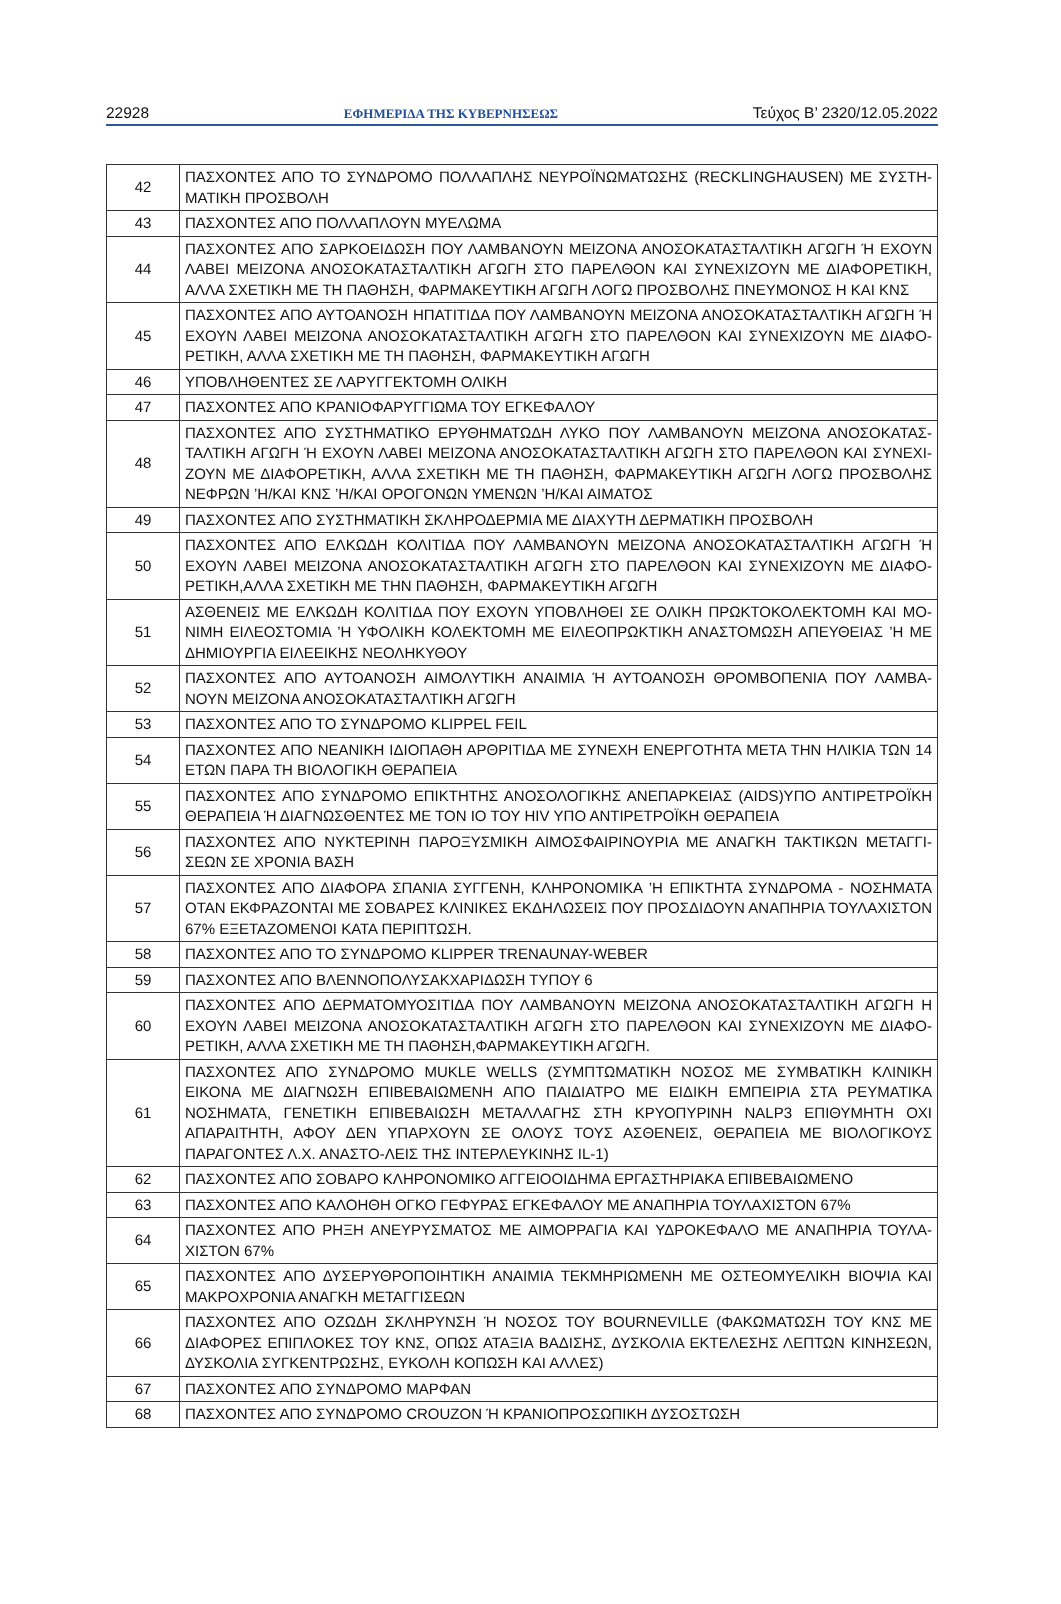22928 ΕΦΗΜΕΡΙΔΑ ΤΗΣ ΚΥΒΕΡΝΗΣΕΩΣ Τεύχος Β’ 2320/12.05.2022
| 42 | ΠΑΣΧΟΝΤΕΣ ΑΠΟ ΤΟ ΣΥΝΔΡΟΜΟ ΠΟΛΛΑΠΛΗΣ ΝΕΥΡΟΪΝΩΜΑΤΩΣΗΣ (RECKLINGHAUSEN) ΜΕ ΣΥΣΤΗ-ΜΑΤΙΚΗ ΠΡΟΣΒΟΛΗ |
| 43 | ΠΑΣΧΟΝΤΕΣ ΑΠΟ ΠΟΛΛΑΠΛΟΥΝ ΜΥΕΛΩΜΑ |
| 44 | ΠΑΣΧΟΝΤΕΣ ΑΠΟ ΣΑΡΚΟΕΙΔΩΣΗ ΠΟΥ ΛΑΜΒΑΝΟΥΝ ΜΕΙΖΟΝΑ ΑΝΟΣΟΚΑΤΑΣΤΑΛΤΙΚΗ ΑΓΩΓΗ Ή ΕΧΟΥΝ ΛΑΒΕΙ ΜΕΙΖΟΝΑ ΑΝΟΣΟΚΑΤΑΣΤΑΛΤΙΚΗ ΑΓΩΓΗ ΣΤΟ ΠΑΡΕΛΘΟΝ ΚΑΙ ΣΥΝΕΧΙΖΟΥΝ ΜΕ ΔΙΑΦΟΡΕΤΙΚΗ, ΑΛΛΑ ΣΧΕΤΙΚΗ ΜΕ ΤΗ ΠΑΘΗΣΗ, ΦΑΡΜΑΚΕΥΤΙΚΗ ΑΓΩΓΗ ΛΟΓΩ ΠΡΟΣΒΟΛΗΣ ΠΝΕΥΜΟΝΟΣ Η ΚΑΙ ΚΝΣ |
| 45 | ΠΑΣΧΟΝΤΕΣ ΑΠΟ ΑΥΤΟΑΝΟΣΗ ΗΠΑΤΙΤΙΔΑ ΠΟΥ ΛΑΜΒΑΝΟΥΝ ΜΕΙΖΟΝΑ ΑΝΟΣΟΚΑΤΑΣΤΑΛΤΙΚΗ ΑΓΩΓΗ Ή ΕΧΟΥΝ ΛΑΒΕΙ ΜΕΙΖΟΝΑ ΑΝΟΣΟΚΑΤΑΣΤΑΛΤΙΚΗ ΑΓΩΓΗ ΣΤΟ ΠΑΡΕΛΘΟΝ ΚΑΙ ΣΥΝΕΧΙΖΟΥΝ ΜΕ ΔΙΑΦΟ-ΡΕΤΙΚΗ, ΑΛΛΑ ΣΧΕΤΙΚΗ ΜΕ ΤΗ ΠΑΘΗΣΗ, ΦΑΡΜΑΚΕΥΤΙΚΗ ΑΓΩΓΗ |
| 46 | ΥΠΟΒΛΗΘΕΝΤΕΣ ΣΕ ΛΑΡΥΓΓΕΚΤΟΜΗ ΟΛΙΚΗ |
| 47 | ΠΑΣΧΟΝΤΕΣ ΑΠΟ ΚΡΑΝΙΟΦΑΡΥΓΓΙΩΜΑ ΤΟΥ ΕΓΚΕΦΑΛΟΥ |
| 48 | ΠΑΣΧΟΝΤΕΣ ΑΠΟ ΣΥΣΤΗΜΑΤΙΚΟ ΕΡΥΘΗΜΑΤΩΔΗ ΛΥΚΟ ΠΟΥ ΛΑΜΒΑΝΟΥΝ ΜΕΙΖΟΝΑ ΑΝΟΣΟΚΑΤΑΣ-ΤΑΛΤΙΚΗ ΑΓΩΓΗ Ή ΕΧΟΥΝ ΛΑΒΕΙ ΜΕΙΖΟΝΑ ΑΝΟΣΟΚΑΤΑΣΤΑΛΤΙΚΗ ΑΓΩΓΗ ΣΤΟ ΠΑΡΕΛΘΟΝ ΚΑΙ ΣΥΝΕΧΙ-ΖΟΥΝ ΜΕ ΔΙΑΦΟΡΕΤΙΚΗ, ΑΛΛΑ ΣΧΕΤΙΚΗ ΜΕ ΤΗ ΠΑΘΗΣΗ, ΦΑΡΜΑΚΕΥΤΙΚΗ ΑΓΩΓΗ ΛΟΓΩ ΠΡΟΣΒΟΛΗΣ ΝΕΦΡΩΝ ’Η/ΚΑΙ ΚΝΣ ’Η/ΚΑΙ ΟΡΟΓΟΝΩΝ ΥΜΕΝΩΝ ’Η/ΚΑΙ ΑΙΜΑΤΟΣ |
| 49 | ΠΑΣΧΟΝΤΕΣ ΑΠΟ ΣΥΣΤΗΜΑΤΙΚΗ ΣΚΛΗΡΟΔΕΡΜΙΑ ΜΕ ΔΙΑΧΥΤΗ ΔΕΡΜΑΤΙΚΗ ΠΡΟΣΒΟΛΗ |
| 50 | ΠΑΣΧΟΝΤΕΣ ΑΠΟ ΕΛΚΩΔΗ ΚΟΛΙΤΙΔΑ ΠΟΥ ΛΑΜΒΑΝΟΥΝ ΜΕΙΖΟΝΑ ΑΝΟΣΟΚΑΤΑΣΤΑΛΤΙΚΗ ΑΓΩΓΗ Ή ΕΧΟΥΝ ΛΑΒΕΙ ΜΕΙΖΟΝΑ ΑΝΟΣΟΚΑΤΑΣΤΑΛΤΙΚΗ ΑΓΩΓΗ ΣΤΟ ΠΑΡΕΛΘΟΝ ΚΑΙ ΣΥΝΕΧΙΖΟΥΝ ΜΕ ΔΙΑΦΟ-ΡΕΤΙΚΗ,ΑΛΛΑ ΣΧΕΤΙΚΗ ΜΕ ΤΗΝ ΠΑΘΗΣΗ, ΦΑΡΜΑΚΕΥΤΙΚΗ ΑΓΩΓΗ |
| 51 | ΑΣΘΕΝΕΙΣ ΜΕ ΕΛΚΩΔΗ ΚΟΛΙΤΙΔΑ ΠΟΥ ΕΧΟΥΝ ΥΠΟΒΛΗΘΕΙ ΣΕ ΟΛΙΚΗ ΠΡΩΚΤΟΚΟΛΕΚΤΟΜΗ ΚΑΙ ΜΟ-ΝΙΜΗ ΕΙΛΕΟΣΤΟΜΙΑ ’Η ΥΦΟΛΙΚΗ ΚΟΛΕΚΤΟΜΗ ΜΕ ΕΙΛΕΟΠΡΩΚΤΙΚΗ ΑΝΑΣΤΟΜΩΣΗ ΑΠΕΥΘΕΙΑΣ ’Η ΜΕ ΔΗΜΙΟΥΡΓΙΑ ΕΙΛΕΕΙΚΗΣ ΝΕΟΛΗΚΥΘΟΥ |
| 52 | ΠΑΣΧΟΝΤΕΣ ΑΠΟ ΑΥΤΟΑΝΟΣΗ ΑΙΜΟΛΥΤΙΚΗ ΑΝΑΙΜΙΑ Ή ΑΥΤΟΑΝΟΣΗ ΘΡΟΜΒΟΠΕΝΙΑ ΠΟΥ ΛΑΜΒΑ-ΝΟΥΝ ΜΕΙΖΟΝΑ ΑΝΟΣΟΚΑΤΑΣΤΑΛΤΙΚΗ ΑΓΩΓΗ |
| 53 | ΠΑΣΧΟΝΤΕΣ ΑΠΟ ΤΟ ΣΥΝΔΡΟΜΟ KLIPPEL FEIL |
| 54 | ΠΑΣΧΟΝΤΕΣ ΑΠΟ ΝΕΑΝΙΚΗ ΙΔΙΟΠΑΘΗ ΑΡΘΡΙΤΙΔΑ ΜΕ ΣΥΝΕΧΗ ΕΝΕΡΓΟΤΗΤΑ ΜΕΤΑ ΤΗΝ ΗΛΙΚΙΑ ΤΩΝ 14 ΕΤΩΝ ΠΑΡΑ ΤΗ ΒΙΟΛΟΓΙΚΗ ΘΕΡΑΠΕΙΑ |
| 55 | ΠΑΣΧΟΝΤΕΣ ΑΠΟ ΣΥΝΔΡΟΜΟ ΕΠΙΚΤΗΤΗΣ ΑΝΟΣΟΛΟΓΙΚΗΣ ΑΝΕΠΑΡΚΕΙΑΣ (AIDS)ΥΠΟ ΑΝΤΙΡΕΤΡΟΪΚΗ ΘΕΡΑΠΕΙΑ Ή ΔΙΑΓΝΩΣΘΕΝΤΕΣ ΜΕ ΤΟΝ ΙΟ ΤΟΥ HIV ΥΠΟ ΑΝΤΙΡΕΤΡΟΪΚΗ ΘΕΡΑΠΕΙΑ |
| 56 | ΠΑΣΧΟΝΤΕΣ ΑΠΟ ΝΥΚΤΕΡΙΝΗ ΠΑΡΟΞΥΣΜΙΚΗ ΑΙΜΟΣΦΑΙΡΙΝΟΥΡΙΑ ΜΕ ΑΝΑΓΚΗ ΤΑΚΤΙΚΩΝ ΜΕΤΑΓΓΙ-ΣΕΩΝ ΣΕ ΧΡΟΝΙΑ ΒΑΣΗ |
| 57 | ΠΑΣΧΟΝΤΕΣ ΑΠΟ ΔΙΑΦΟΡΑ ΣΠΑΝΙΑ ΣΥΓΓΕΝΗ, ΚΛΗΡΟΝΟΜΙΚΑ ’Η ΕΠΙΚΤΗΤΑ ΣΥΝΔΡΟΜΑ - ΝΟΣΗΜΑΤΑ ΟΤΑΝ ΕΚΦΡΑΖΟΝΤΑΙ ΜΕ ΣΟΒΑΡΕΣ ΚΛΙΝΙΚΕΣ ΕΚΔΗΛΩΣΕΙΣ ΠΟΥ ΠΡΟΣΔΙΔΟΥΝ ΑΝΑΠΗΡΙΑ ΤΟΥΛΑΧΙΣΤΟΝ 67% ΕΞΕΤΑΖΟΜΕΝΟΙ ΚΑΤΑ ΠΕΡΙΠΤΩΣΗ. |
| 58 | ΠΑΣΧΟΝΤΕΣ ΑΠΟ ΤΟ ΣΥΝΔΡΟΜΟ KLIPPER TRENAUNAY-WEBER |
| 59 | ΠΑΣΧΟΝΤΕΣ ΑΠΟ ΒΛΕΝΝΟΠΟΛΥΣΑΚΧΑΡΙΔΩΣΗ ΤΥΠΟΥ 6 |
| 60 | ΠΑΣΧΟΝΤΕΣ ΑΠΟ ΔΕΡΜΑΤΟΜΥΟΣΙΤΙΔΑ ΠΟΥ ΛΑΜΒΑΝΟΥΝ ΜΕΙΖΟΝΑ ΑΝΟΣΟΚΑΤΑΣΤΑΛΤΙΚΗ ΑΓΩΓΗ Η ΕΧΟΥΝ ΛΑΒΕΙ ΜΕΙΖΟΝΑ ΑΝΟΣΟΚΑΤΑΣΤΑΛΤΙΚΗ ΑΓΩΓΗ ΣΤΟ ΠΑΡΕΛΘΟΝ ΚΑΙ ΣΥΝΕΧΙΖΟΥΝ ΜΕ ΔΙΑΦΟ-ΡΕΤΙΚΗ, ΑΛΛΑ ΣΧΕΤΙΚΗ ΜΕ ΤΗ ΠΑΘΗΣΗ,ΦΑΡΜΑΚΕΥΤΙΚΗ ΑΓΩΓΗ. |
| 61 | ΠΑΣΧΟΝΤΕΣ ΑΠΟ ΣΥΝΔΡΟΜΟ MUKLE WELLS (ΣΥΜΠΤΩΜΑΤΙΚΗ ΝΟΣΟΣ ΜΕ ΣΥΜΒΑΤΙΚΗ ΚΛΙΝΙΚΗ ΕΙΚΟΝΑ ΜΕ ΔΙΑΓΝΩΣΗ ΕΠΙΒΕΒΑΙΩΜΕΝΗ ΑΠΟ ΠΑΙΔΙΑΤΡΟ ΜΕ ΕΙΔΙΚΗ ΕΜΠΕΙΡΙΑ ΣΤΑ ΡΕΥΜΑΤΙΚΑ ΝΟΣΗΜΑΤΑ, ΓΕΝΕΤΙΚΗ ΕΠΙΒΕΒΑΙΩΣΗ ΜΕΤΑΛΛΑΓΗΣ ΣΤΗ ΚΡΥΟΠΥΡΙΝΗ NALP3 ΕΠΙΘΥΜΗΤΗ ΟΧΙ ΑΠΑΡΑΙΤΗΤΗ, ΑΦΟΥ ΔΕΝ ΥΠΑΡΧΟΥΝ ΣΕ ΟΛΟΥΣ ΤΟΥΣ ΑΣΘΕΝΕΙΣ, ΘΕΡΑΠΕΙΑ ΜΕ ΒΙΟΛΟΓΙΚΟΥΣ ΠΑΡΑΓΟΝΤΕΣ Λ.Χ. ΑΝΑΣΤΟ-ΛΕΙΣ ΤΗΣ ΙΝΤΕΡΛΕΥΚΙΝΗΣ IL-1) |
| 62 | ΠΑΣΧΟΝΤΕΣ ΑΠΟ ΣΟΒΑΡΟ ΚΛΗΡΟΝΟΜΙΚΟ ΑΓΓΕΙΟΟΙΔΗΜΑ ΕΡΓΑΣΤΗΡΙΑΚΑ ΕΠΙΒΕΒΑΙΩΜΕΝΟ |
| 63 | ΠΑΣΧΟΝΤΕΣ ΑΠΟ ΚΑΛΟΗΘΗ ΟΓΚΟ ΓΕΦΥΡΑΣ ΕΓΚΕΦΑΛΟΥ ΜΕ ΑΝΑΠΗΡΙΑ ΤΟΥΛΑΧΙΣΤΟΝ 67% |
| 64 | ΠΑΣΧΟΝΤΕΣ ΑΠΟ ΡΗΞΗ ΑΝΕΥΡΥΣΜΑΤΟΣ ΜΕ ΑΙΜΟΡΡΑΓΙΑ ΚΑΙ ΥΔΡΟΚΕΦΑΛΟ ΜΕ ΑΝΑΠΗΡΙΑ ΤΟΥΛΑ-ΧΙΣΤΟΝ 67% |
| 65 | ΠΑΣΧΟΝΤΕΣ ΑΠΟ ΔΥΣΕΡΥΘΡΟΠΟΙΗΤΙΚΗ ΑΝΑΙΜΙΑ ΤΕΚΜΗΡΙΩΜΕΝΗ ΜΕ ΟΣΤΕΟΜΥΕΛΙΚΗ ΒΙΟΨΙΑ ΚΑΙ ΜΑΚΡΟΧΡΟΝΙΑ ΑΝΑΓΚΗ ΜΕΤΑΓΓΙΣΕΩΝ |
| 66 | ΠΑΣΧΟΝΤΕΣ ΑΠΟ ΟΖΩΔΗ ΣΚΛΗΡΥΝΣΗ Ή ΝΟΣΟΣ ΤΟΥ BOURNEVILLE (ΦΑΚΩΜΑΤΩΣΗ ΤΟΥ ΚΝΣ ΜΕ ΔΙΑΦΟΡΕΣ ΕΠΙΠΛΟΚΕΣ ΤΟΥ ΚΝΣ, ΟΠΩΣ ΑΤΑΞΙΑ ΒΑΔΙΣΗΣ, ΔΥΣΚΟΛΙΑ ΕΚΤΕΛΕΣΗΣ ΛΕΠΤΩΝ ΚΙΝΗΣΕΩΝ, ΔΥΣΚΟΛΙΑ ΣΥΓΚΕΝΤΡΩΣΗΣ, ΕΥΚΟΛΗ ΚΟΠΩΣΗ ΚΑΙ ΑΛΛΕΣ) |
| 67 | ΠΑΣΧΟΝΤΕΣ ΑΠΟ ΣΥΝΔΡΟΜΟ ΜΑΡΦΑΝ |
| 68 | ΠΑΣΧΟΝΤΕΣ ΑΠΟ ΣΥΝΔΡΟΜΟ CROUZON Ή ΚΡΑΝΙΟΠΡΟΣΩΠΙΚΗ ΔΥΣΟΣΤΩΣΗ |